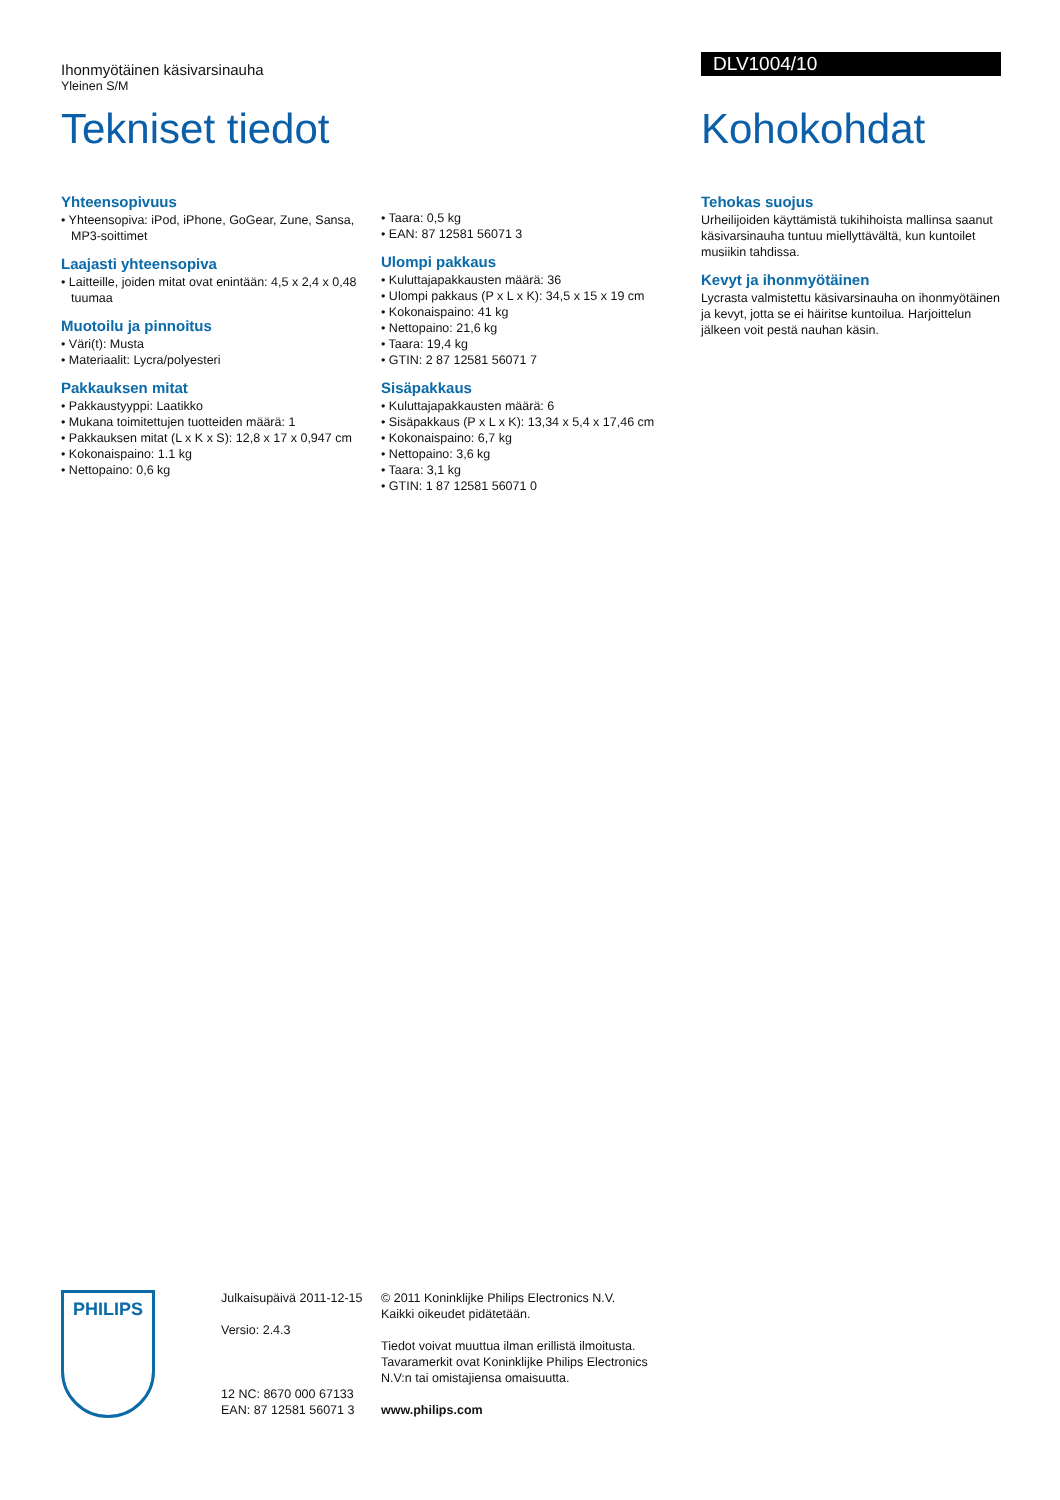Ihonmyötäinen käsivarsinauha
Yleinen S/M
Tekniset tiedot
Yhteensopivuus
• Yhteensopiva: iPod, iPhone, GoGear, Zune, Sansa, MP3-soittimet
Laajasti yhteensopiva
• Laitteille, joiden mitat ovat enintään: 4,5 x 2,4 x 0,48 tuumaa
Muotoilu ja pinnoitus
• Väri(t): Musta
• Materiaalit: Lycra/polyesteri
Pakkauksen mitat
• Pakkaustyyppi: Laatikko
• Mukana toimitettujen tuotteiden määrä: 1
• Pakkauksen mitat (L x K x S): 12,8 x 17 x 0,947 cm
• Kokonaispaino: 1.1 kg
• Nettopaino: 0,6 kg
• Taara: 0,5 kg
• EAN: 87 12581 56071 3
Ulompi pakkaus
• Kuluttajapakkausten määrä: 36
• Ulompi pakkaus (P x L x K): 34,5 x 15 x 19 cm
• Kokonaispaino: 41 kg
• Nettopaino: 21,6 kg
• Taara: 19,4 kg
• GTIN: 2 87 12581 56071 7
Sisäpakkaus
• Kuluttajapakkausten määrä: 6
• Sisäpakkaus (P x L x K): 13,34 x 5,4 x 17,46 cm
• Kokonaispaino: 6,7 kg
• Nettopaino: 3,6 kg
• Taara: 3,1 kg
• GTIN: 1 87 12581 56071 0
DLV1004/10
Kohokohdat
Tehokas suojus
Urheilijoiden käyttämistä tukihihoista mallinsa saanut käsivarsinauha tuntuu miellyttävältä, kun kuntoilet musiikin tahdissa.
Kevyt ja ihonmyötäinen
Lycrasta valmistettu käsivarsinauha on ihonmyötäinen ja kevyt, jotta se ei häiritse kuntoilua. Harjoittelun jälkeen voit pestä nauhan käsin.
PHILIPS
Julkaisupäivä 2011-12-15
Versio: 2.4.3
12 NC: 8670 000 67133
EAN: 87 12581 56071 3
© 2011 Koninklijke Philips Electronics N.V.
Kaikki oikeudet pidätetään.
Tiedot voivat muuttua ilman erillistä ilmoitusta. Tavaramerkit ovat Koninklijke Philips Electronics N.V:n tai omistajiensa omaisuutta.
www.philips.com